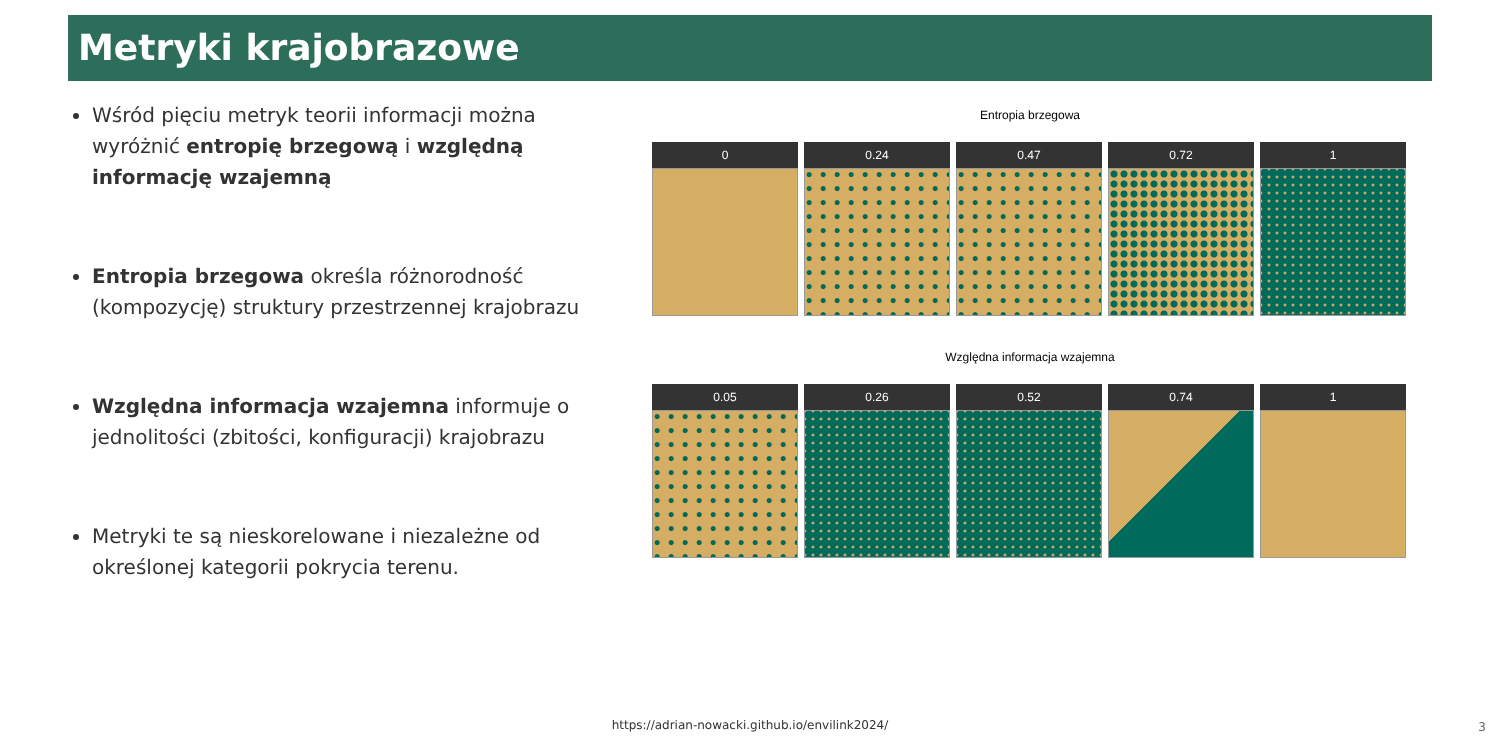Metryki krajobrazowe
Wśród pięciu metryk teorii informacji można wyróżnić entropię brzegową i względną informację wzajemną
Entropia brzegowa określa różnorodność (kompozycję) struktury przestrzennej krajobrazu
Względna informacja wzajemna informuje o jednolitości (zbitości, konfiguracji) krajobrazu
Metryki te są nieskorelowane i niezależne od określonej kategorii pokrycia terenu.
Entropia brzegowa
0 0.24 0.47 0.72 1
Względna informacja wzajemna
0.05 0.26 0.52 0.74 1
https://adrian-nowacki.github.io/envilink2024/ 3